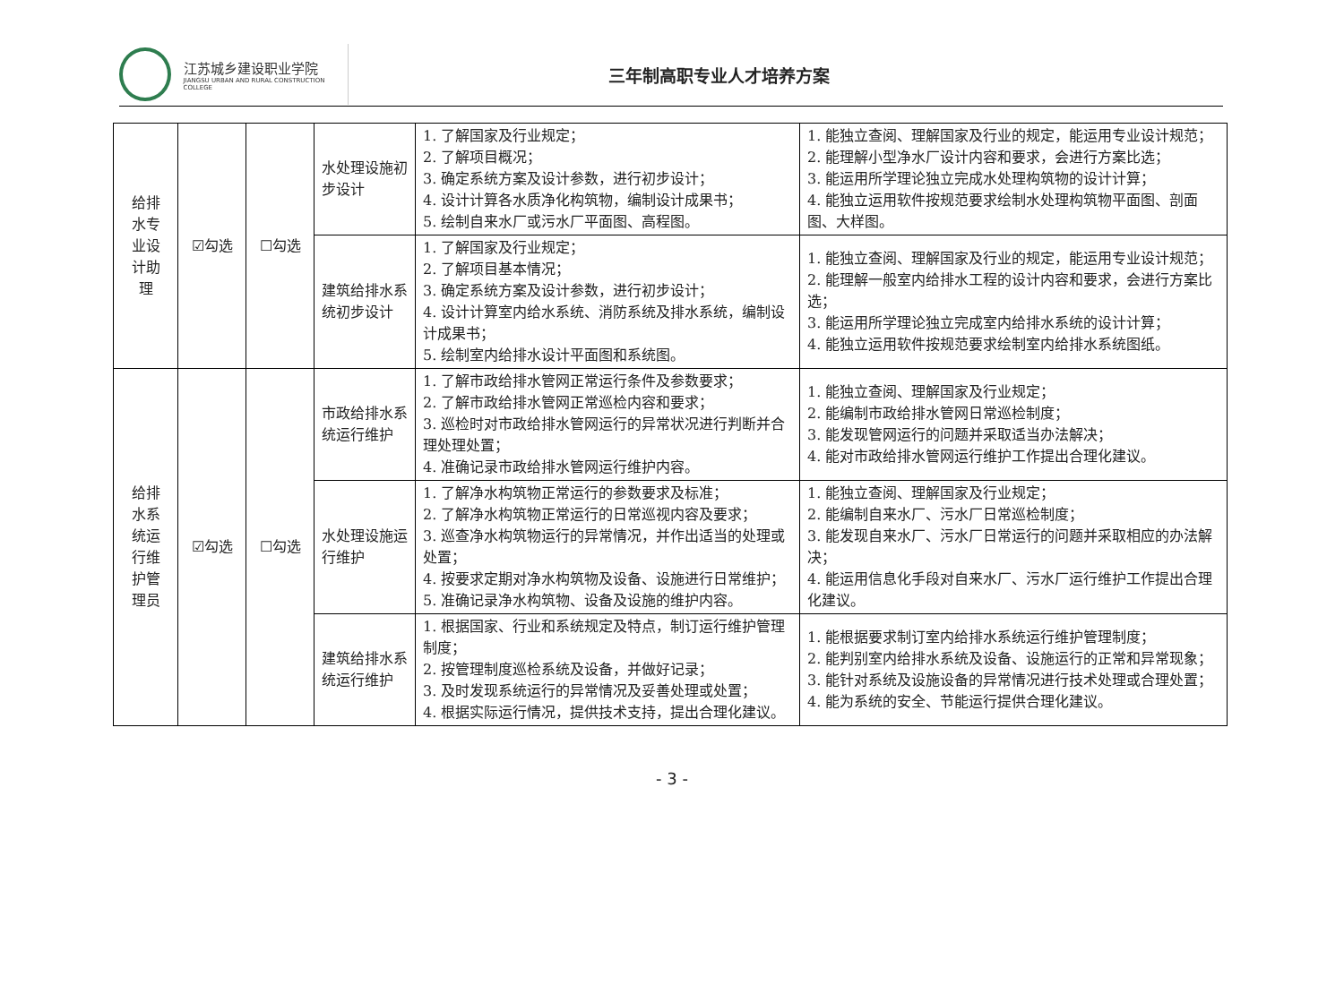江苏城乡建设职业学院
JIANGSU URBAN AND RURAL CONSTRUCTION COLLEGE
三年制高职专业人才培养方案
| 给排 水专 业设 计助 理 | ☑勾选 | ☐勾选 | 水处理设施初步设计 | 1. 了解国家及行业规定； 2. 了解项目概况； 3. 确定系统方案及设计参数，进行初步设计； 4. 设计计算各水质净化构筑物，编制设计成果书； 5. 绘制自来水厂或污水厂平面图、高程图。 | 1. 能独立查阅、理解国家及行业的规定，能运用专业设计规范； 2. 能理解小型净水厂设计内容和要求，会进行方案比选； 3. 能运用所学理论独立完成水处理构筑物的设计计算； 4. 能独立运用软件按规范要求绘制水处理构筑物平面图、剖面图、大样图。 |
| | | | 建筑给排水系统初步设计 | 1. 了解国家及行业规定； 2. 了解项目基本情况； 3. 确定系统方案及设计参数，进行初步设计； 4. 设计计算室内给水系统、消防系统及排水系统，编制设计成果书； 5. 绘制室内给排水设计平面图和系统图。 | 1. 能独立查阅、理解国家及行业的规定，能运用专业设计规范； 2. 能理解一般室内给排水工程的设计内容和要求，会进行方案比选； 3. 能运用所学理论独立完成室内给排水系统的设计计算； 4. 能独立运用软件按规范要求绘制室内给排水系统图纸。 |
| 给排 水系 统运 行维 护管 理员 | ☑勾选 | ☐勾选 | 市政给排水系统运行维护 | 1. 了解市政给排水管网正常运行条件及参数要求； 2. 了解市政给排水管网正常巡检内容和要求； 3. 巡检时对市政给排水管网运行的异常状况进行判断并合理处理处置； 4. 准确记录市政给排水管网运行维护内容。 | 1. 能独立查阅、理解国家及行业规定； 2. 能编制市政给排水管网日常巡检制度； 3. 能发现管网运行的问题并采取适当办法解决； 4. 能对市政给排水管网运行维护工作提出合理化建议。 |
| | | | 水处理设施运行维护 | 1. 了解净水构筑物正常运行的参数要求及标准； 2. 了解净水构筑物正常运行的日常巡视内容及要求； 3. 巡查净水构筑物运行的异常情况，并作出适当的处理或处置； 4. 按要求定期对净水构筑物及设备、设施进行日常维护； 5. 准确记录净水构筑物、设备及设施的维护内容。 | 1. 能独立查阅、理解国家及行业规定； 2. 能编制自来水厂、污水厂日常巡检制度； 3. 能发现自来水厂、污水厂日常运行的问题并采取相应的办法解决； 4. 能运用信息化手段对自来水厂、污水厂运行维护工作提出合理化建议。 |
| | | | 建筑给排水系统运行维护 | 1. 根据国家、行业和系统规定及特点，制订运行维护管理制度； 2. 按管理制度巡检系统及设备，并做好记录； 3. 及时发现系统运行的异常情况及妥善处理或处置； 4. 根据实际运行情况，提供技术支持，提出合理化建议。 | 1. 能根据要求制订室内给排水系统运行维护管理制度； 2. 能判别室内给排水系统及设备、设施运行的正常和异常现象； 3. 能针对系统及设施设备的异常情况进行技术处理或合理处置； 4. 能为系统的安全、节能运行提供合理化建议。 |
- 3 -